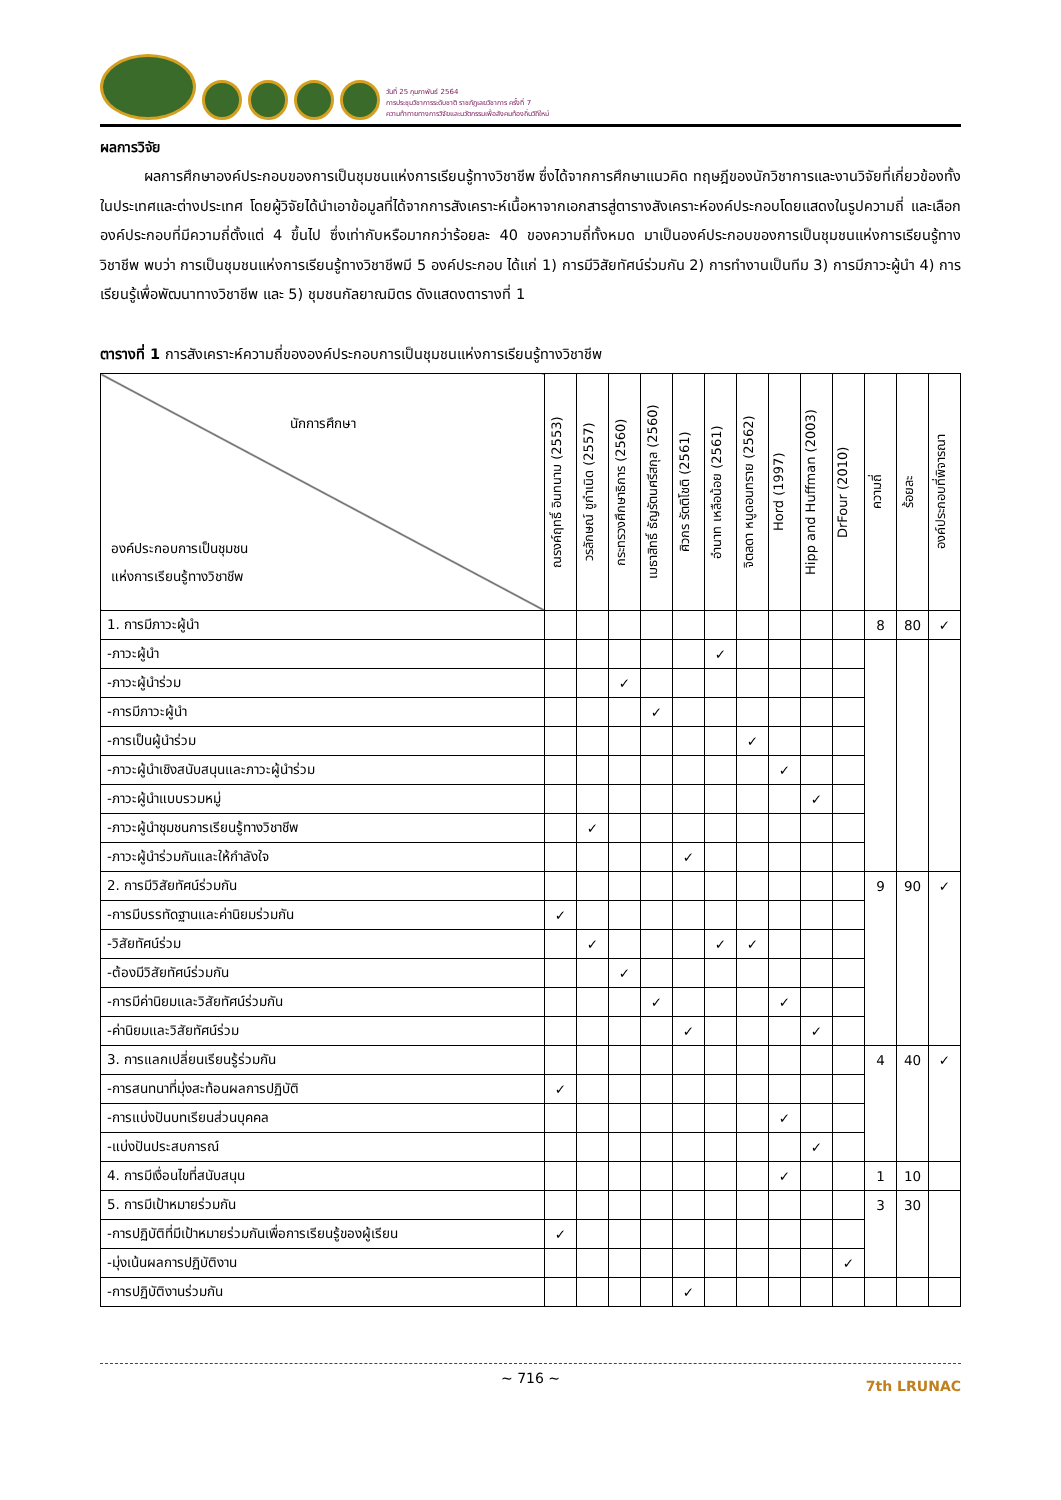วันที่ 25 กุมภาพันธ์ 2564
การประชุมวิชาการระดับชาติ ราชภัฏเลยวิชาการ ครั้งที่ 7
ความท้าทายทางการวิจัยและนวัตกรรมเพื่อสังคมท้องถิ่นวิถีใหม่
ผลการวิจัย
   ผลการศึกษาองค์ประกอบของการเป็นชุมชนแห่งการเรียนรู้ทางวิชาชีพ ซึ่งได้จากการศึกษาแนวคิด ทฤษฎีของนักวิชาการและงานวิจัยที่เกี่ยวข้องทั้งในประเทศและต่างประเทศ โดยผู้วิจัยได้นำเอาข้อมูลที่ได้จากการสังเคราะห์เนื้อหาจากเอกสารสู่ตารางสังเคราะห์องค์ประกอบโดยแสดงในรูปความถี่ และเลือกองค์ประกอบที่มีความถี่ตั้งแต่ 4 ขึ้นไป ซึ่งเท่ากับหรือมากกว่าร้อยละ 40 ของความถี่ทั้งหมด มาเป็นองค์ประกอบของการเป็นชุมชนแห่งการเรียนรู้ทางวิชาชีพ พบว่า การเป็นชุมชนแห่งการเรียนรู้ทางวิชาชีพมี 5 องค์ประกอบ ได้แก่ 1) การมีวิสัยทัศน์ร่วมกัน 2) การทำงานเป็นทีม 3) การมีภาวะผู้นำ 4) การเรียนรู้เพื่อพัฒนาทางวิชาชีพ และ 5) ชุมชนกัลยาณมิตร ดังแสดงตารางที่ 1
ตารางที่ 1 การสังเคราะห์ความถี่ขององค์ประกอบการเป็นชุมชนแห่งการเรียนรู้ทางวิชาชีพ
| นักการศึกษา องค์ประกอบการเป็นชุมชน แห่งการเรียนรู้ทางวิชาชีพ | ณรงค์ฤทธิ์ อินทนาม (2553) | วรลักษณ์ ชูกำเนิด (2557) | กระทรวงศึกษาธิการ (2560) | เมธาสิทธิ์ ธัญรัตนศรีสกุล (2560) | ศิวกร รัตติโชติ (2561) | อำนาท เหลือน้อย (2561) | จิตลดา หนูดอนทราย (2562) | Hord (1997) | Hipp and Huffman (2003) | DrFour (2010) | ความถี่ | ร้อยละ | องค์ประกอบที่พิจารณา |
| --- | --- | --- | --- | --- | --- | --- | --- | --- | --- | --- | --- | --- | --- |
| 1. การมีภาวะผู้นำ | | | | | | | | | | | 8 | 80 | ✓ |
| -ภาวะผู้นำ | | | | | | ✓ | | | | | | | |
| -ภาวะผู้นำร่วม | | | ✓ | | | | | | | | | | |
| -การมีภาวะผู้นำ | | | | ✓ | | | | | | | | | |
| -การเป็นผู้นำร่วม | | | | | | | ✓ | | | | | | |
| -ภาวะผู้นำเชิงสนับสนุนและภาวะผู้นำร่วม | | | | | | | | ✓ | | | | | |
| -ภาวะผู้นำแบบรวมหมู่ | | | | | | | | | ✓ | | | | |
| -ภาวะผู้นำชุมชนการเรียนรู้ทางวิชาชีพ | | ✓ | | | | | | | | | | | |
| -ภาวะผู้นำร่วมกันและให้กำลังใจ | | | | | ✓ | | | | | | | | |
| 2. การมีวิสัยทัศน์ร่วมกัน | | | | | | | | | | | 9 | 90 | ✓ |
| -การมีบรรทัดฐานและค่านิยมร่วมกัน | ✓ | | | | | | | | | | | | |
| -วิสัยทัศน์ร่วม | | ✓ | | | | ✓ | ✓ | | | | | | |
| -ต้องมีวิสัยทัศน์ร่วมกัน | | | ✓ | | | | | | | | | | |
| -การมีค่านิยมและวิสัยทัศน์ร่วมกัน | | | | ✓ | | | | ✓ | | | | | |
| -ค่านิยมและวิสัยทัศน์ร่วม | | | | | ✓ | | | | ✓ | | | | |
| 3. การแลกเปลี่ยนเรียนรู้ร่วมกัน | | | | | | | | | | | 4 | 40 | ✓ |
| -การสนทนาที่มุ่งสะท้อนผลการปฏิบัติ | ✓ | | | | | | | | | | | | |
| -การแบ่งปันบทเรียนส่วนบุคคล | | | | | | | | ✓ | | | | | |
| -แบ่งปันประสบการณ์ | | | | | | | | | ✓ | | | | |
| 4. การมีเงื่อนไขที่สนับสนุน | | | | | | | | ✓ | | | 1 | 10 | |
| 5. การมีเป้าหมายร่วมกัน | | | | | | | | | | | 3 | 30 | |
| -การปฏิบัติที่มีเป้าหมายร่วมกันเพื่อการเรียนรู้ของผู้เรียน | ✓ | | | | | | | | | | | | |
| -มุ่งเน้นผลการปฏิบัติงาน | | | | | | | | | | ✓ | | | |
| -การปฏิบัติงานร่วมกัน | | | | | ✓ | | | | | | | | |
~ 716 ~ 7th LRUNAC